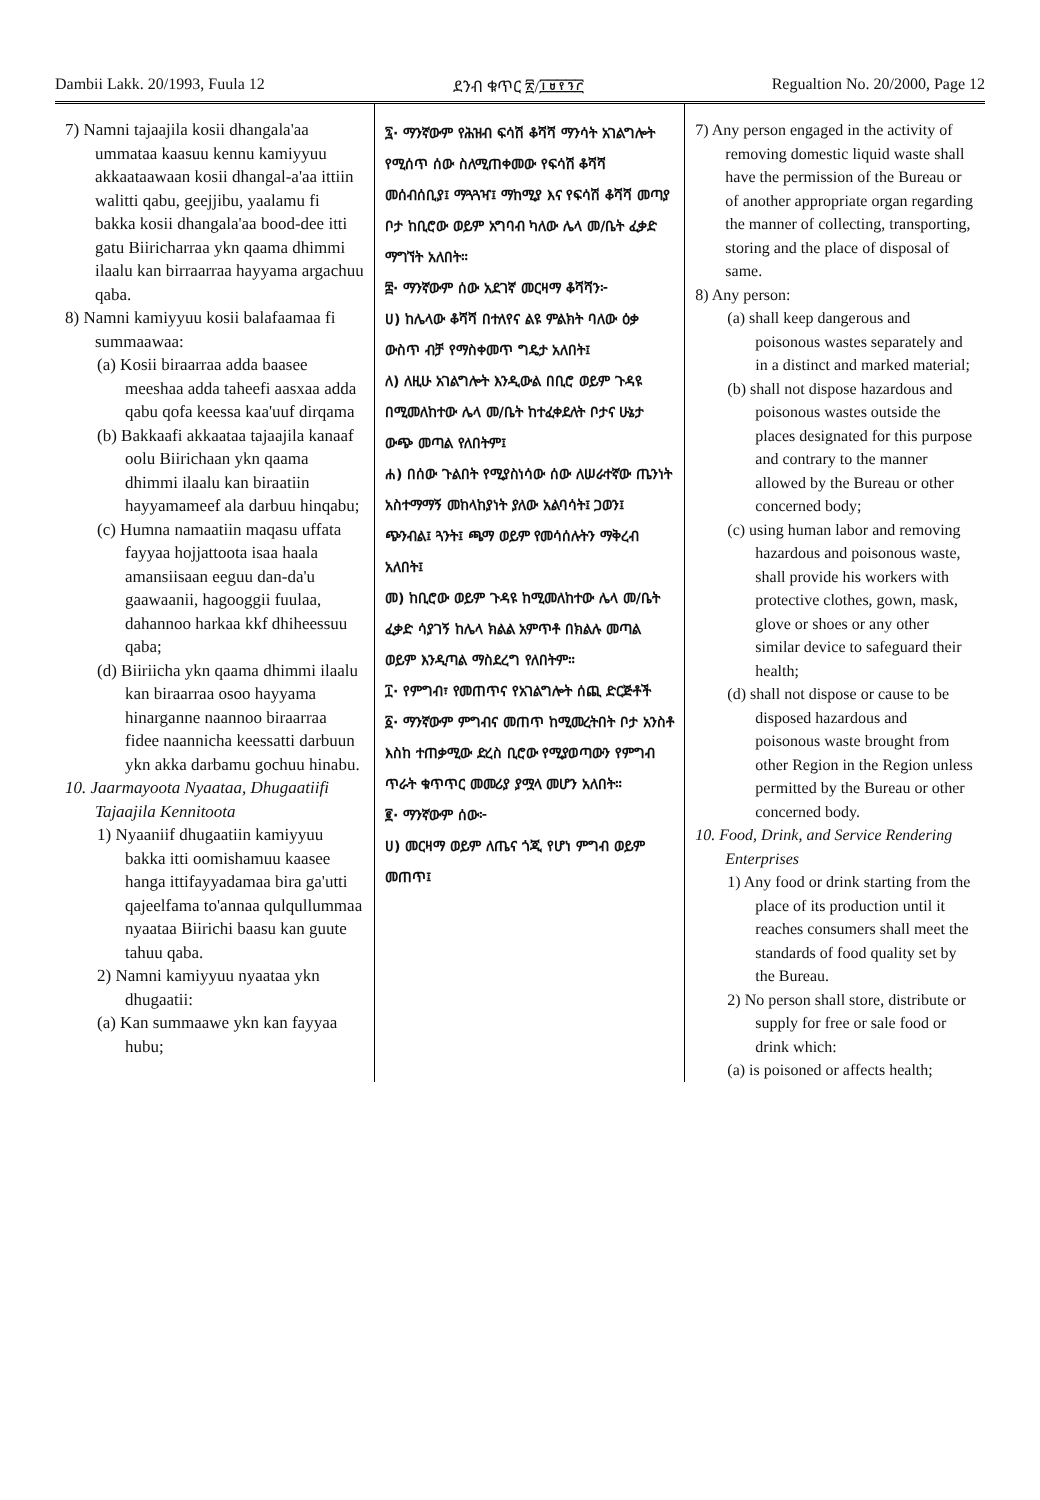Dambii Lakk. 20/1993, Fuula 12 ደንብ ቁጥር ፳/፲፱፻፺፫ Regualtion No. 20/2000, Page 12
7) Namni tajaajila kosii dhangala'aa ummataa kaasuu kennu kamiyyuu akkaataawaan kosii dhangal-a'aa ittiin walitti qabu, geejjibu, yaalamu fi bakka kosii dhangala'aa bood-dee itti gatu Biiricharraa ykn qaama dhimmi ilaalu kan birraarraa hayyama argachuu qaba.
8) Namni kamiyyuu kosii balafaamaa fi summaawaa:
(a) Kosii biraarraa adda baasee meeshaa adda taheefi aasxaa adda qabu qofa keessa kaa'uuf dirqama
(b) Bakkaafi akkaataa tajaajila kanaaf oolu Biirichaan ykn qaama dhimmi ilaalu kan biraatiin hayyamameef ala darbuu hinqabu;
(c) Humna namaatiin maqasu uffata fayyaa hojjattoota isaa haala amansiisaan eeguu dan-da'u gaawaanii, hagooggii fuulaa, dahannoo harkaa kkf dhiheessuu qaba;
(d) Biiriicha ykn qaama dhimmi ilaalu kan biraarraa osoo hayyama hinarganne naannoo biraarraa fidee naannicha keessatti darbuun ykn akka darbamu gochuu hinabu.
10. Jaarmayoota Nyaataa, Dhugaatiifi Tajaajila Kennitoota
1) Nyaaniif dhugaatiin kamiyyuu bakka itti oomishamuu kaasee hanga ittifayyadamaa bira ga'utti qajeelfama to'annaa qulqullummaa nyaataa Biirichi baasu kan guute tahuu qaba.
2) Namni kamiyyuu nyaataa ykn dhugaatii:
(a) Kan summaawe ykn kan fayyaa hubu;
፯· ማንኛውም የሕዝብ ፍሳሽ ቆሻሻ ማንሳት አገልግሎት የሚሰጥ ሰው ስለሚጠቀመው የፍሳሽ ቆሻሻ መሰብሰቢያ፤ ማጓጓዣ፤ ማከሚያ እና የፍሳሽ ቆሻሻ መጣያ ቦታ ከቢሮው ወይም አግባብ ካለው ሌላ መ/ቤት ፈቃድ ማግኘት አለበት።
፰· ማንኛውም ሰው አደገኛ መርዛማ ቆሻሻን፦
ሀ) ከሌላው ቆሻሻ በተለየና ልዩ ምልክት ባለው ዕቃ ውስጥ ብቻ የማስቀመጥ ግዴታ አለበት፤
ለ) ለዚሁ አገልግሎት እንዲውል በቢሮ ወይም ጉዳዩ በሚመለከተው ሌላ መ/ቤት ከተፈቀደለት ቦታና ሁኔታ ውጭ መጣል የለበትም፤
ሐ) በሰው ጉልበት የሚያስነሳው ሰው ለሠራተኛው ጤንነት አስተማማኝ መከላከያነት ያለው አልባሳት፤ ጋወን፤ ጭንብል፤ ጓንት፤ ጫማ ወይም የመሳሰሉትን ማቅረብ አለበት፤
መ) ከቢሮው ወይም ጉዳዩ ከሚመለከተው ሌላ መ/ቤት ፈቃድ ሳያገኝ ከሌላ ክልል አምጥቶ በክልሉ መጣል ወይም እንዲጣል ማስደረግ የለበትም።
፲· የምግብ፣ የመጠጥና የአገልግሎት ሰጪ ድርጅቶች
፩· ማንኛውም ምግብና መጠጥ ከሚመረትበት ቦታ አንስቶ እስከ ተጠቃሚው ድረስ ቢሮው የሚያወጣውን የምግብ ጥራት ቁጥጥር መመሪያ ያሟላ መሆን አለበት።
፪· ማንኛውም ሰው፦
ሀ) መርዛማ ወይም ለጤና ጎጂ የሆነ ምግብ ወይም መጠጥ፤
7) Any person engaged in the activity of removing domestic liquid waste shall have the permission of the Bureau or of another appropriate organ regarding the manner of collecting, transporting, storing and the place of disposal of same.
8) Any person:
(a) shall keep dangerous and poisonous wastes separately and in a distinct and marked material;
(b) shall not dispose hazardous and poisonous wastes outside the places designated for this purpose and contrary to the manner allowed by the Bureau or other concerned body;
(c) using human labor and removing hazardous and poisonous waste, shall provide his workers with protective clothes, gown, mask, glove or shoes or any other similar device to safeguard their health;
(d) shall not dispose or cause to be disposed hazardous and poisonous waste brought from other Region in the Region unless permitted by the Bureau or other concerned body.
10. Food, Drink, and Service Rendering Enterprises
1) Any food or drink starting from the place of its production until it reaches consumers shall meet the standards of food quality set by the Bureau.
2) No person shall store, distribute or supply for free or sale food or drink which:
(a) is poisoned or affects health;